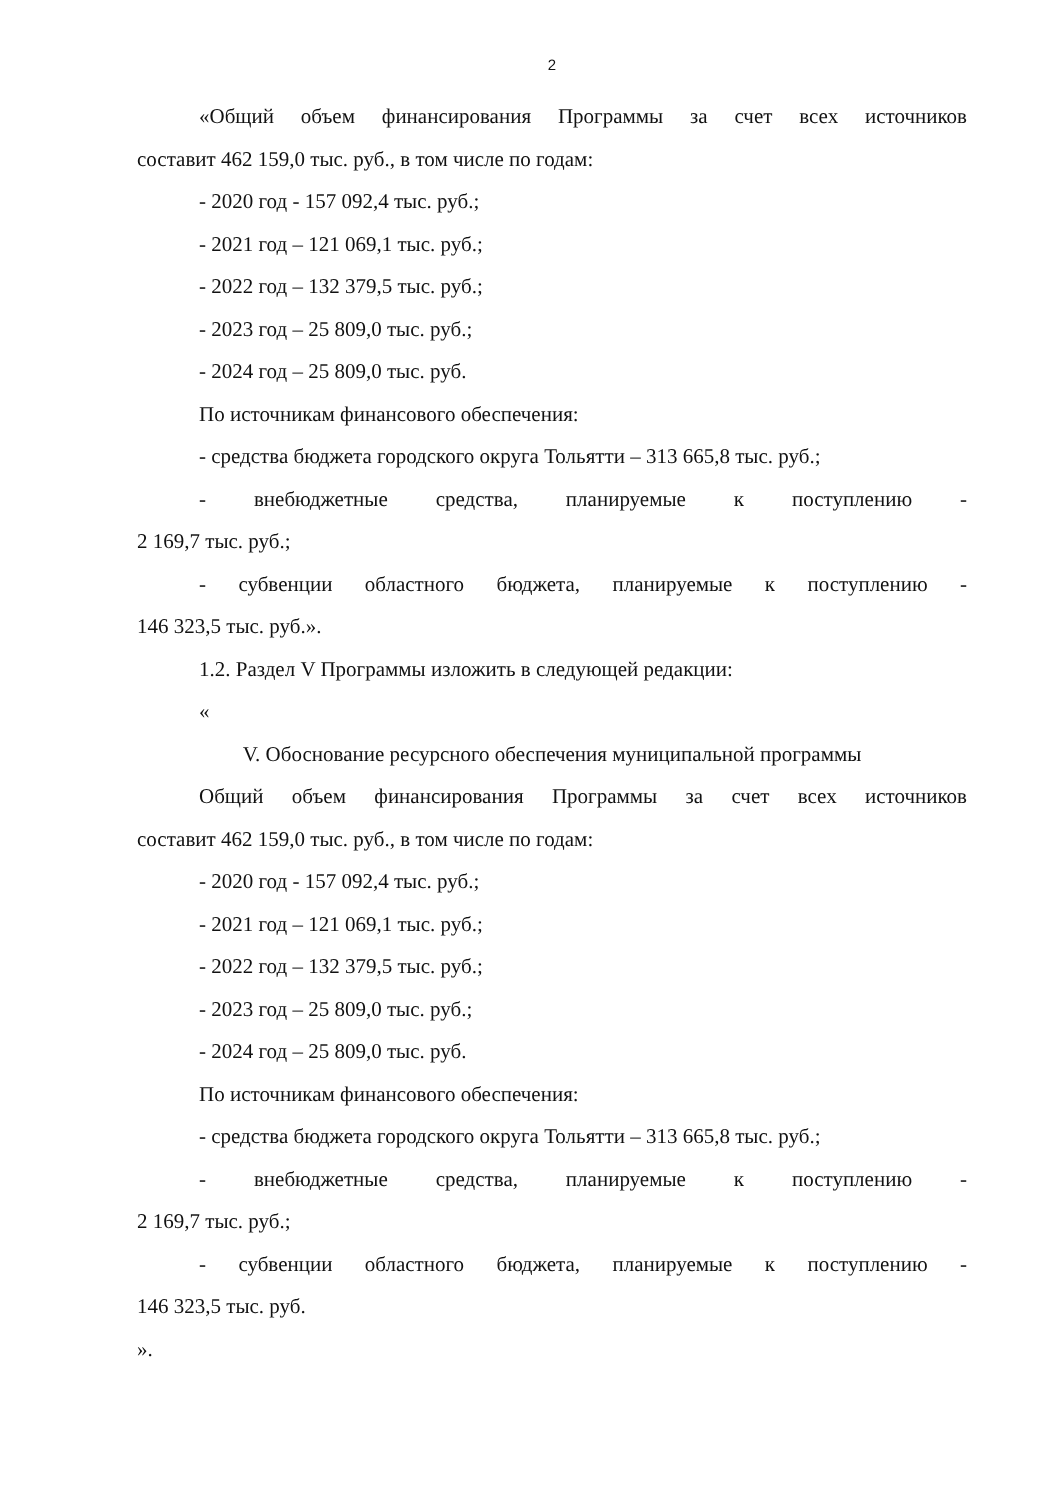2
«Общий объем финансирования Программы за счет всех источников
составит 462 159,0 тыс. руб., в том числе по годам:
- 2020 год - 157 092,4 тыс. руб.;
- 2021 год – 121 069,1 тыс. руб.;
- 2022 год – 132 379,5 тыс. руб.;
- 2023 год – 25 809,0 тыс. руб.;
- 2024 год – 25 809,0 тыс. руб.
По источникам финансового обеспечения:
- средства бюджета городского округа Тольятти – 313 665,8 тыс. руб.;
- внебюджетные средства, планируемые к поступлению -
2 169,7 тыс. руб.;
- субвенции областного бюджета, планируемые к поступлению -
146 323,5 тыс. руб.».
1.2. Раздел V Программы изложить в следующей редакции:
«
V. Обоснование ресурсного обеспечения муниципальной программы
Общий объем финансирования Программы за счет всех источников
составит 462 159,0 тыс. руб., в том числе по годам:
- 2020 год - 157 092,4 тыс. руб.;
- 2021 год – 121 069,1 тыс. руб.;
- 2022 год – 132 379,5 тыс. руб.;
- 2023 год – 25 809,0 тыс. руб.;
- 2024 год – 25 809,0 тыс. руб.
По источникам финансового обеспечения:
- средства бюджета городского округа Тольятти – 313 665,8 тыс. руб.;
- внебюджетные средства, планируемые к поступлению -
2 169,7 тыс. руб.;
- субвенции областного бюджета, планируемые к поступлению -
146 323,5 тыс. руб.
».